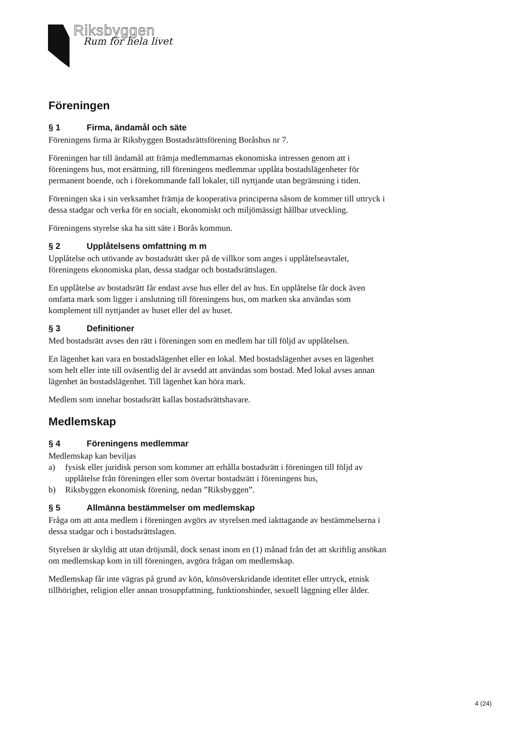Riksbyggen
Rum för hela livet
Föreningen
§ 1 Firma, ändamål och säte
Föreningens firma är Riksbyggen Bostadsrättsförening Boråshus nr 7.
Föreningen har till ändamål att främja medlemmarnas ekonomiska intressen genom att i föreningens hus, mot ersättning, till föreningens medlemmar upplåta bostadslägenheter för permanent boende, och i förekommande fall lokaler, till nyttjande utan begränsning i tiden.
Föreningen ska i sin verksamhet främja de kooperativa principerna såsom de kommer till uttryck i dessa stadgar och verka för en socialt, ekonomiskt och miljömässigt hållbar utveckling.
Föreningens styrelse ska ha sitt säte i Borås kommun.
§ 2 Upplåtelsens omfattning m m
Upplåtelse och utövande av bostadsrätt sker på de villkor som anges i upplåtelseavtalet, föreningens ekonomiska plan, dessa stadgar och bostadsrättslagen.
En upplåtelse av bostadsrätt får endast avse hus eller del av hus. En upplåtelse får dock även omfatta mark som ligger i anslutning till föreningens hus, om marken ska användas som komplement till nyttjandet av huset eller del av huset.
§ 3 Definitioner
Med bostadsrätt avses den rätt i föreningen som en medlem har till följd av upplåtelsen.
En lägenhet kan vara en bostadslägenhet eller en lokal. Med bostadslägenhet avses en lägenhet som helt eller inte till oväsentlig del är avsedd att användas som bostad. Med lokal avses annan lägenhet än bostadslägenhet. Till lägenhet kan höra mark.
Medlem som innehar bostadsrätt kallas bostadsrättshavare.
Medlemskap
§ 4 Föreningens medlemmar
Medlemskap kan beviljas
a) fysisk eller juridisk person som kommer att erhålla bostadsrätt i föreningen till följd av upplåtelse från föreningen eller som övertar bostadsrätt i föreningens hus,
b) Riksbyggen ekonomisk förening, nedan ”Riksbyggen”.
§ 5 Allmänna bestämmelser om medlemskap
Fråga om att anta medlem i föreningen avgörs av styrelsen med iakttagande av bestämmelserna i dessa stadgar och i bostadsrättslagen.
Styrelsen är skyldig att utan dröjsmål, dock senast inom en (1) månad från det att skriftlig ansökan om medlemskap kom in till föreningen, avgöra frågan om medlemskap.
Medlemskap får inte vägras på grund av kön, könsöverskridande identitet eller uttryck, etnisk tillhörighet, religion eller annan trosuppfattning, funktionshinder, sexuell läggning eller ålder.
4 (24)